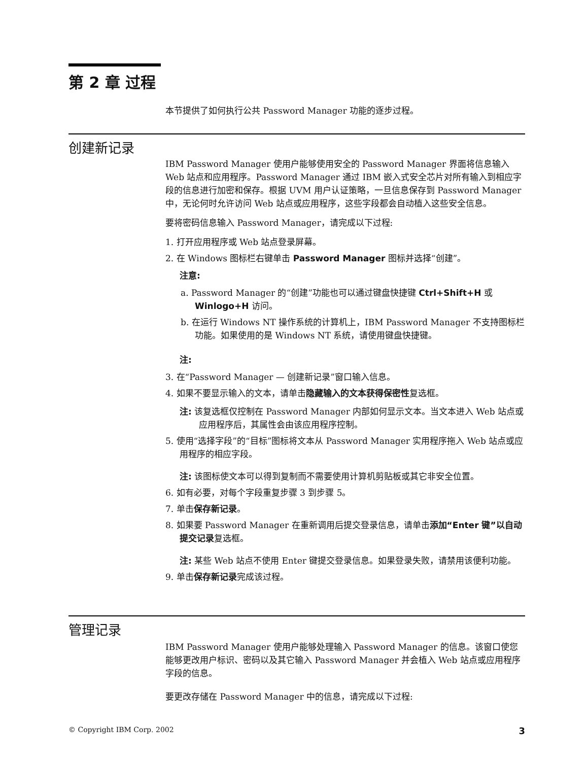第 2 章 过程
本节提供了如何执行公共 Password Manager 功能的逐步过程。
创建新记录
IBM Password Manager 使用户能够使用安全的 Password Manager 界面将信息输入 Web 站点和应用程序。Password Manager 通过 IBM 嵌入式安全芯片对所有输入到相应字段的信息进行加密和保存。根据 UVM 用户认证策略，一旦信息保存到 Password Manager 中，无论何时允许访问 Web 站点或应用程序，这些字段都会自动植入这些安全信息。
要将密码信息输入 Password Manager，请完成以下过程:
1. 打开应用程序或 Web 站点登录屏幕。
2. 在 Windows 图标栏右键单击 Password Manager 图标并选择“创建”。
注意:
a. Password Manager 的“创建”功能也可以通过键盘快捷键 Ctrl+Shift+H 或 Winlogo+H 访问。
b. 在运行 Windows NT 操作系统的计算机上，IBM Password Manager 不支持图标栏功能。如果使用的是 Windows NT 系统，请使用键盘快捷键。
注:
3. 在“Password Manager — 创建新记录”窗口输入信息。
4. 如果不要显示输入的文本，请单击隐藏输入的文本获得保密性复选框。
注: 该复选框仅控制在 Password Manager 内部如何显示文本。当文本进入 Web 站点或应用程序后，其属性会由该应用程序控制。
5. 使用“选择字段”的“目标”图标将文本从 Password Manager 实用程序拖入 Web 站点或应用程序的相应字段。
注: 该图标使文本可以得到复制而不需要使用计算机剪贴板或其它非安全位置。
6. 如有必要，对每个字段重复步骤 3 到步骤 5。
7. 单击保存新记录。
8. 如果要 Password Manager 在重新调用后提交登录信息，请单击添加“Enter 键”以自动提交记录复选框。
注: 某些 Web 站点不使用 Enter 键提交登录信息。如果登录失败，请禁用该便利功能。
9. 单击保存新记录完成该过程。
管理记录
IBM Password Manager 使用户能够处理输入 Password Manager 的信息。该窗口使您能够更改用户标识、密码以及其它输入 Password Manager 并会植入 Web 站点或应用程序字段的信息。
要更改存储在 Password Manager 中的信息，请完成以下过程:
© Copyright IBM Corp. 2002 3